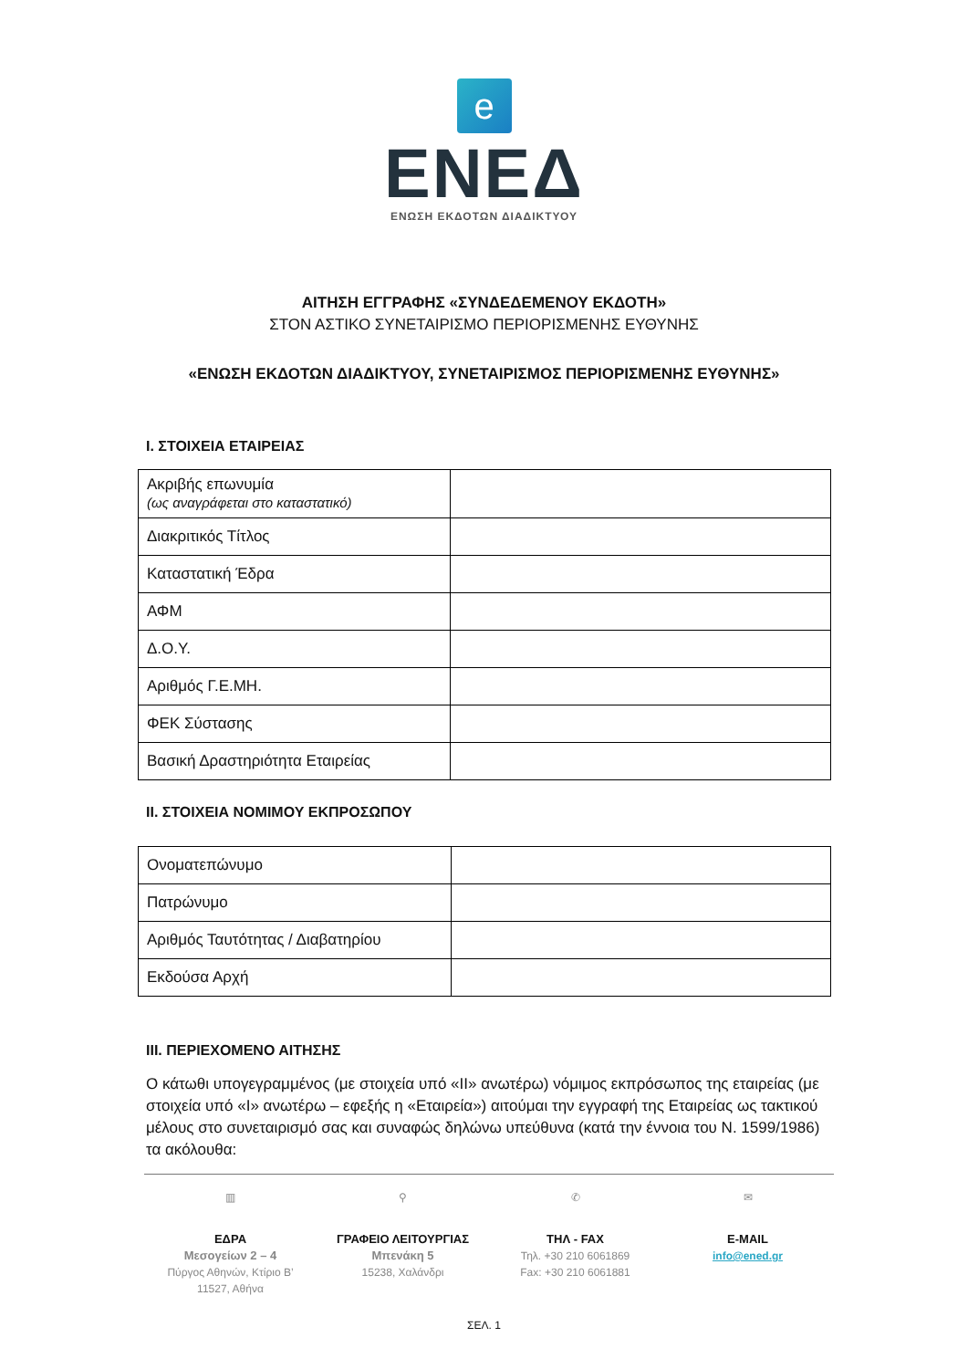e
ΕΝΕΔ
ΕΝΩΣΗ ΕΚΔΟΤΩΝ ΔΙΑΔΙΚΤΥΟΥ
ΑΙΤΗΣΗ ΕΓΓΡΑΦΗΣ «ΣΥΝΔΕΔΕΜΕΝΟΥ ΕΚΔΟΤΗ»
ΣΤΟΝ ΑΣΤΙΚΟ ΣΥΝΕΤΑΙΡΙΣΜΟ ΠΕΡΙΟΡΙΣΜΕΝΗΣ ΕΥΘΥΝΗΣ
«ΕΝΩΣΗ ΕΚΔΟΤΩΝ ΔΙΑΔΙΚΤΥΟΥ, ΣΥΝΕΤΑΙΡΙΣΜΟΣ ΠΕΡΙΟΡΙΣΜΕΝΗΣ ΕΥΘΥΝΗΣ»
I. ΣΤΟΙΧΕΙΑ ΕΤΑΙΡΕΙΑΣ
| Ακριβής επωνυμία (ως αναγράφεται στο καταστατικό) | |
| Διακριτικός Τίτλος | |
| Καταστατική Έδρα | |
| ΑΦΜ | |
| Δ.Ο.Υ. | |
| Αριθμός Γ.Ε.ΜΗ. | |
| ΦΕΚ Σύστασης | |
| Βασική Δραστηριότητα Εταιρείας | |
II. ΣΤΟΙΧΕΙΑ ΝΟΜΙΜΟΥ ΕΚΠΡΟΣΩΠΟΥ
| Ονοματεπώνυμο | |
| Πατρώνυμο | |
| Αριθμός Ταυτότητας / Διαβατηρίου | |
| Εκδούσα Αρχή | |
III. ΠΕΡΙΕΧΟΜΕΝΟ ΑΙΤΗΣΗΣ
Ο κάτωθι υπογεγραμμένος (με στοιχεία υπό «ΙΙ» ανωτέρω) νόμιμος εκπρόσωπος της εταιρείας (με στοιχεία υπό «Ι» ανωτέρω – εφεξής η «Εταιρεία») αιτούμαι την εγγραφή της Εταιρείας ως τακτικού μέλους στο συνεταιρισμό σας και συναφώς δηλώνω υπεύθυνα (κατά την έννοια του Ν. 1599/1986) τα ακόλουθα:
▥
ΕΔΡΑ
Μεσογείων 2 – 4
Πύργος Αθηνών, Κτίριο Β’
11527, Αθήνα
⚲
ΓΡΑΦΕΙΟ ΛΕΙΤΟΥΡΓΙΑΣ
Μπενάκη 5
15238, Χαλάνδρι
✆
ΤΗΛ - FAX
Τηλ. +30 210 6061869
Fax: +30 210 6061881
✉
E-MAIL
info@ened.gr
ΣΕΛ. 1